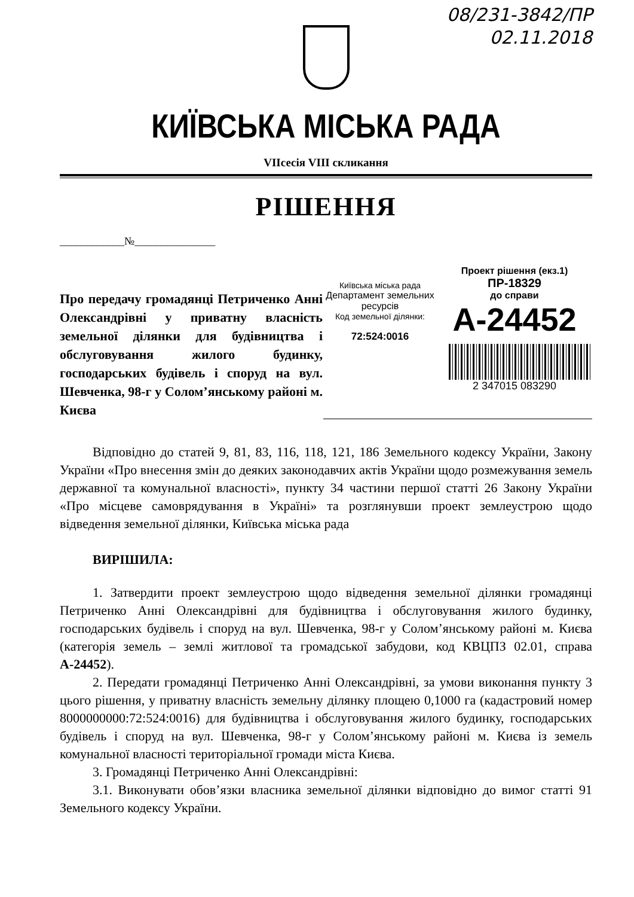08/231-3842/ПР
02.11.2018
КИЇВСЬКА МІСЬКА РАДА
VIIсесія VIII скликання
РІШЕННЯ
____________№_______________
Про передачу громадянці Петриченко Анні Олександрівні у приватну власність земельної ділянки для будівництва і обслуговування жилого будинку, господарських будівель і споруд на вул. Шевченка, 98-г у Солом’янському районі м. Києва
Київська міська рада
Департамент земельних ресурсів
Код земельної ділянки:
72:524:0016
Проект рішення (екз.1)
ПР-18329
до справи
А-24452
2 347015 083290
Відповідно до статей 9, 81, 83, 116, 118, 121, 186 Земельного кодексу України, Закону України «Про внесення змін до деяких законодавчих актів України щодо розмежування земель державної та комунальної власності», пункту 34 частини першої статті 26 Закону України «Про місцеве самоврядування в Україні» та розглянувши проект землеустрою щодо відведення земельної ділянки, Київська міська рада
ВИРІШИЛА:
1. Затвердити проект землеустрою щодо відведення земельної ділянки громадянці Петриченко Анні Олександрівні для будівництва і обслуговування жилого будинку, господарських будівель і споруд на вул. Шевченка, 98-г у Солом’янському районі м. Києва (категорія земель – землі житлової та громадської забудови, код КВЦПЗ 02.01, справа А-24452).
2. Передати громадянці Петриченко Анні Олександрівні, за умови виконання пункту 3 цього рішення, у приватну власність земельну ділянку площею 0,1000 га (кадастровий номер 8000000000:72:524:0016) для будівництва і обслуговування жилого будинку, господарських будівель і споруд на вул. Шевченка, 98-г у Солом’янському районі м. Києва із земель комунальної власності територіальної громади міста Києва.
3. Громадянці Петриченко Анні Олександрівні:
3.1. Виконувати обов’язки власника земельної ділянки відповідно до вимог статті 91 Земельного кодексу України.